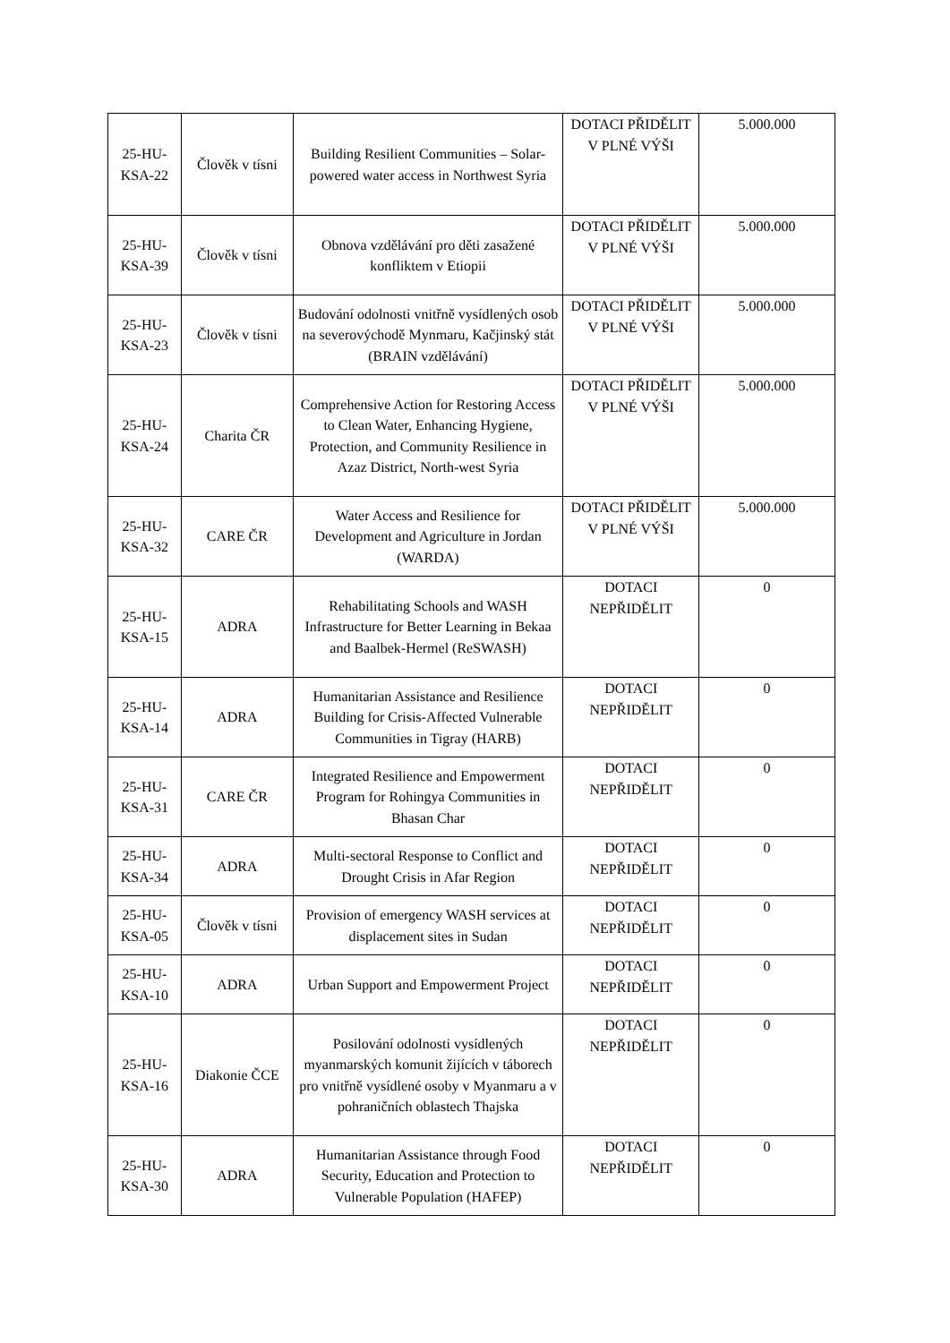| 25-HU-KSA-22 | Člověk v tísni | Building Resilient Communities – Solar-powered water access in Northwest Syria | DOTACI PŘIDĚLIT V PLNÉ VÝŠI | 5.000.000 |
| 25-HU-KSA-39 | Člověk v tísni | Obnova vzdělávání pro děti zasažené konfliktem v Etiopii | DOTACI PŘIDĚLIT V PLNÉ VÝŠI | 5.000.000 |
| 25-HU-KSA-23 | Člověk v tísni | Budování odolnosti vnitřně vysídlených osob na severovýchodě Mynmaru, Kačjinský stát (BRAIN vzdělávání) | DOTACI PŘIDĚLIT V PLNÉ VÝŠI | 5.000.000 |
| 25-HU-KSA-24 | Charita ČR | Comprehensive Action for Restoring Access to Clean Water, Enhancing Hygiene, Protection, and Community Resilience in Azaz District, North-west Syria | DOTACI PŘIDĚLIT V PLNÉ VÝŠI | 5.000.000 |
| 25-HU-KSA-32 | CARE ČR | Water Access and Resilience for Development and Agriculture in Jordan (WARDA) | DOTACI PŘIDĚLIT V PLNÉ VÝŠI | 5.000.000 |
| 25-HU-KSA-15 | ADRA | Rehabilitating Schools and WASH Infrastructure for Better Learning in Bekaa and Baalbek-Hermel (ReSWASH) | DOTACI NEPŘIDĚLIT | 0 |
| 25-HU-KSA-14 | ADRA | Humanitarian Assistance and Resilience Building for Crisis-Affected Vulnerable Communities in Tigray (HARB) | DOTACI NEPŘIDĚLIT | 0 |
| 25-HU-KSA-31 | CARE ČR | Integrated Resilience and Empowerment Program for Rohingya Communities in Bhasan Char | DOTACI NEPŘIDĚLIT | 0 |
| 25-HU-KSA-34 | ADRA | Multi-sectoral Response to Conflict and Drought Crisis in Afar Region | DOTACI NEPŘIDĚLIT | 0 |
| 25-HU-KSA-05 | Člověk v tísni | Provision of emergency WASH services at displacement sites in Sudan | DOTACI NEPŘIDĚLIT | 0 |
| 25-HU-KSA-10 | ADRA | Urban Support and Empowerment Project | DOTACI NEPŘIDĚLIT | 0 |
| 25-HU-KSA-16 | Diakonie ČCE | Posilování odolnosti vysídlených myanmarských komunit žijících v táborech pro vnitřně vysídlené osoby v Myanmaru a v pohraničních oblastech Thajska | DOTACI NEPŘIDĚLIT | 0 |
| 25-HU-KSA-30 | ADRA | Humanitarian Assistance through Food Security, Education and Protection to Vulnerable Population (HAFEP) | DOTACI NEPŘIDĚLIT | 0 |